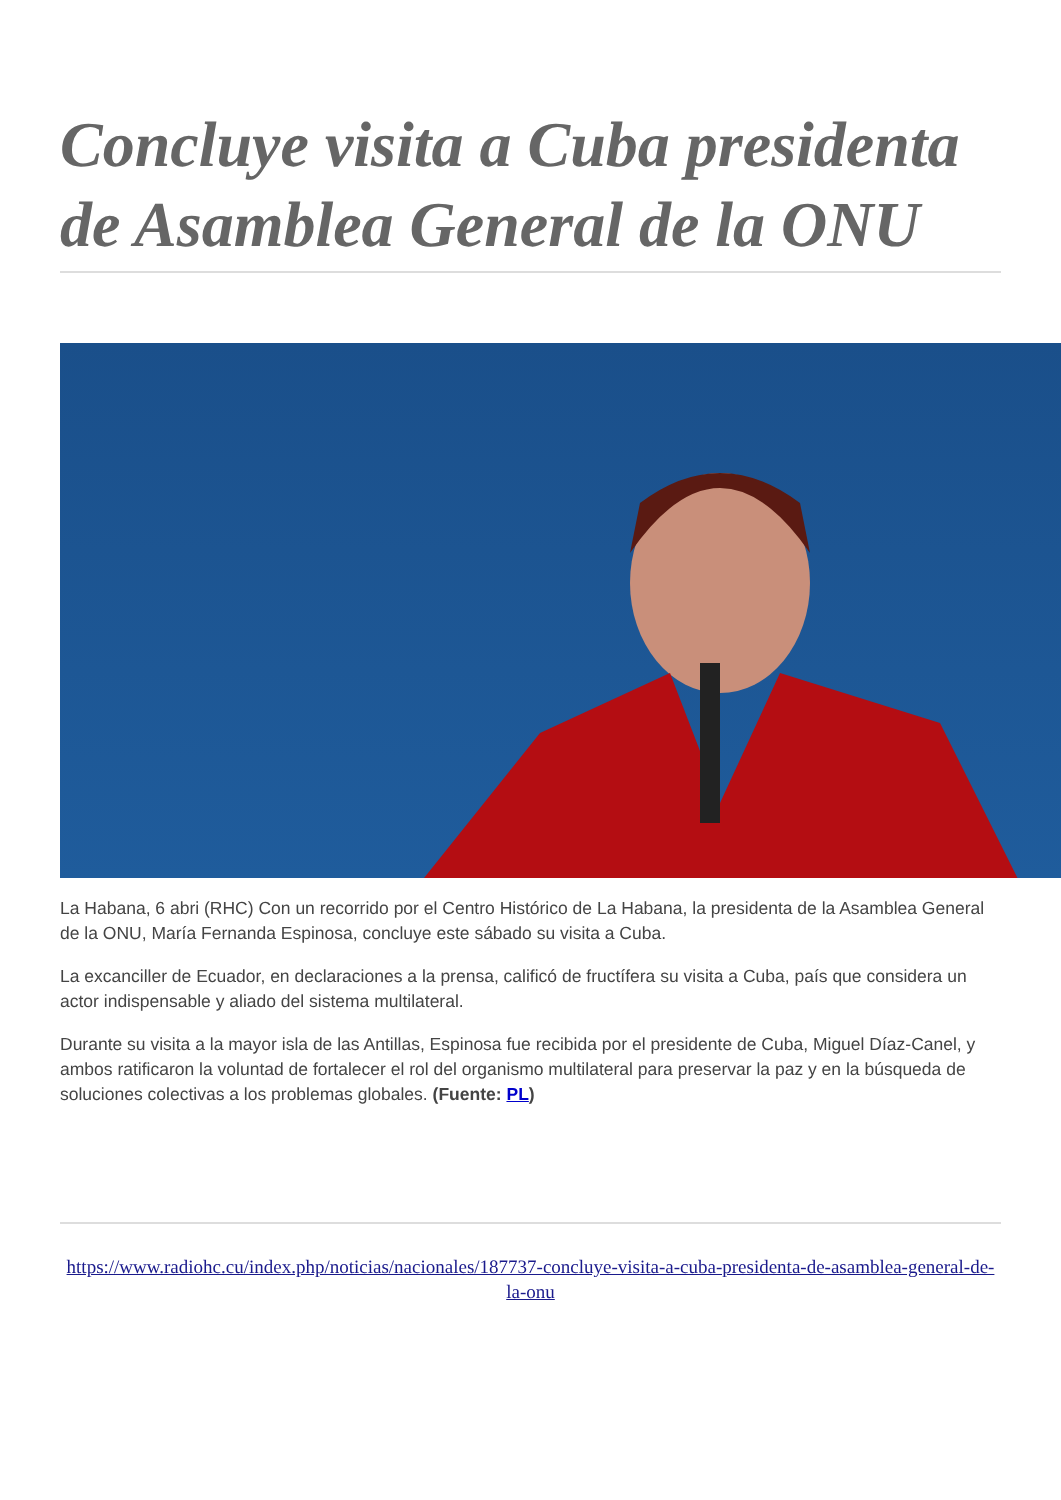Concluye visita a Cuba presidenta de Asamblea General de la ONU
La Habana, 6 abri (RHC) Con un recorrido por el Centro Histórico de La Habana, la presidenta de la Asamblea General de la ONU, María Fernanda Espinosa, concluye este sábado su visita a Cuba.
La excanciller de Ecuador, en declaraciones a la prensa, calificó de fructífera su visita a Cuba, país que considera un actor indispensable y aliado del sistema multilateral.
Durante su visita a la mayor isla de las Antillas, Espinosa fue recibida por el presidente de Cuba, Miguel Díaz-Canel, y ambos ratificaron la voluntad de fortalecer el rol del organismo multilateral para preservar la paz y en la búsqueda de soluciones colectivas a los problemas globales. (Fuente: PL)
https://www.radiohc.cu/index.php/noticias/nacionales/187737-concluye-visita-a-cuba-presidenta-de-asamblea-general-de-la-onu